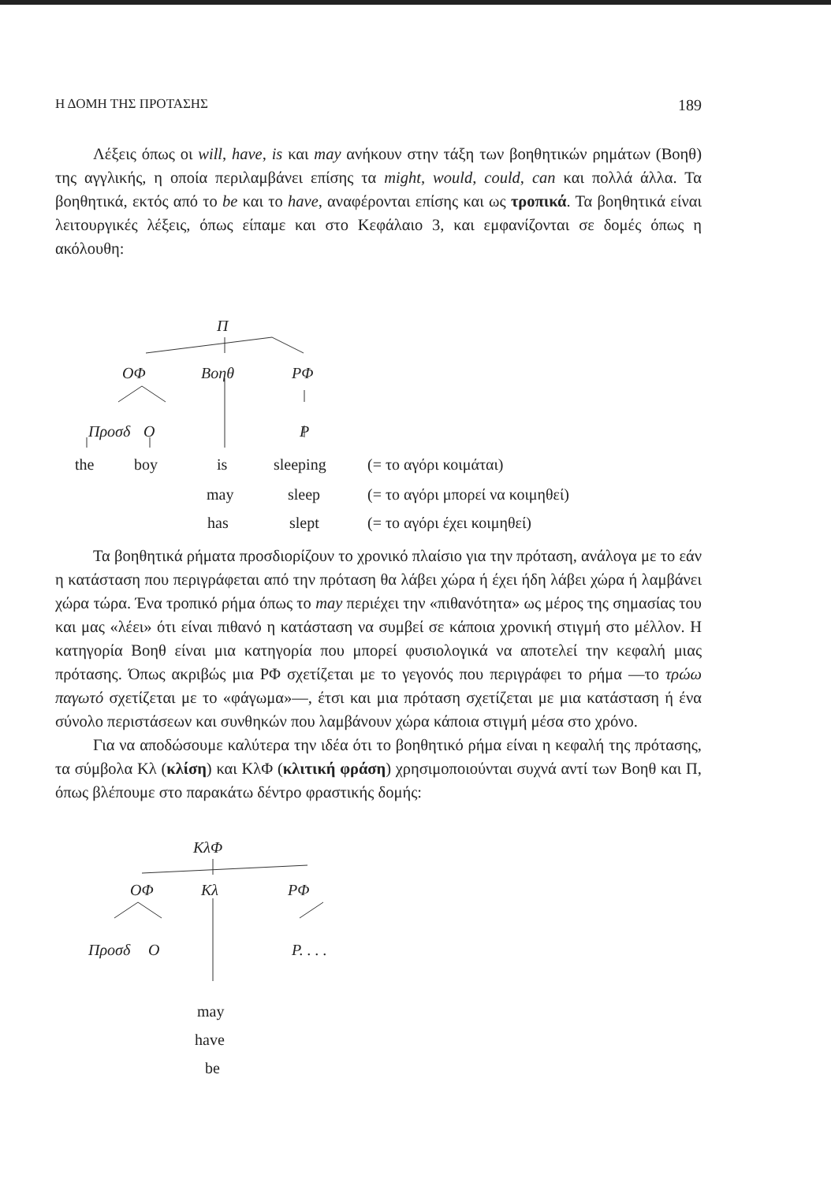Η ΔΟΜΗ ΤΗΣ ΠΡΟΤΑΣΗΣ 189
Λέξεις όπως οι will, have, is και may ανήκουν στην τάξη των βοηθητικών ρημάτων (Βοηθ) της αγγλικής, η οποία περιλαμβάνει επίσης τα might, would, could, can και πολλά άλλα. Τα βοηθητικά, εκτός από το be και το have, αναφέρονται επίσης και ως τροπικά. Τα βοηθητικά είναι λειτουργικές λέξεις, όπως είπαμε και στο Κεφάλαιο 3, και εμφανίζονται σε δομές όπως η ακόλουθη:
Π
ΟΦ Βοηθ ΡΦ
Προσδ Ο Ρ
the boy is sleeping (= το αγόρι κοιμάται)
may sleep (= το αγόρι μπορεί να κοιμηθεί)
has slept (= το αγόρι έχει κοιμηθεί)
Τα βοηθητικά ρήματα προσδιορίζουν το χρονικό πλαίσιο για την πρόταση, ανάλογα με το εάν η κατάσταση που περιγράφεται από την πρόταση θα λάβει χώρα ή έχει ήδη λάβει χώρα ή λαμβάνει χώρα τώρα. Ένα τροπικό ρήμα όπως το may περιέχει την «πιθανότητα» ως μέρος της σημασίας του και μας «λέει» ότι είναι πιθανό η κατάσταση να συμβεί σε κάποια χρονική στιγμή στο μέλλον. Η κατηγορία Βοηθ είναι μια κατηγορία που μπορεί φυσιολογικά να αποτελεί την κεφαλή μιας πρότασης. Όπως ακριβώς μια ΡΦ σχετίζεται με το γεγονός που περιγράφει το ρήμα —το τρώω παγωτό σχετίζεται με το «φάγωμα»—, έτσι και μια πρόταση σχετίζεται με μια κατάσταση ή ένα σύνολο περιστάσεων και συνθηκών που λαμβάνουν χώρα κάποια στιγμή μέσα στο χρόνο.
Για να αποδώσουμε καλύτερα την ιδέα ότι το βοηθητικό ρήμα είναι η κεφαλή της πρότασης, τα σύμβολα Κλ (κλίση) και ΚλΦ (κλιτική φράση) χρησιμοποιούνται συχνά αντί των Βοηθ και Π, όπως βλέπουμε στο παρακάτω δέντρο φραστικής δομής:
ΚλΦ
ΟΦ Κλ ΡΦ
Προσδ Ο Ρ. . . .
may
have
be